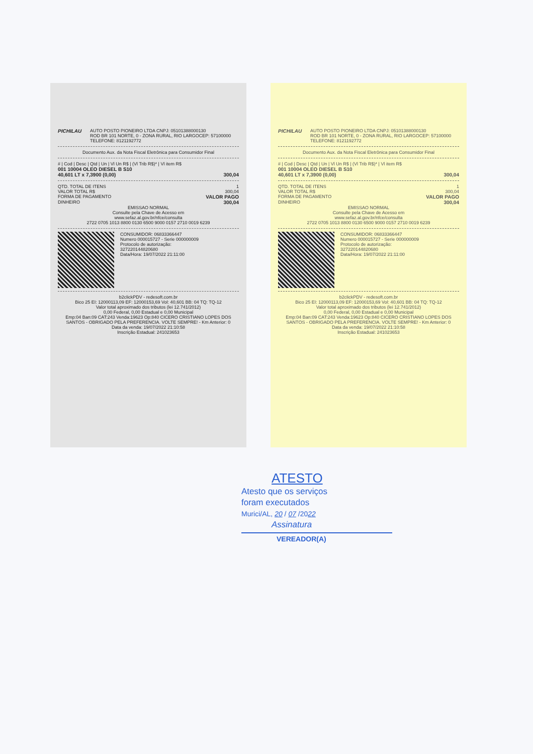PICHILAU AUTO POSTO PIONEIRO LTDA CNPJ: 05101388000130
ROD BR 101 NORTE, 0 - ZONA RURAL, RIO LARGOCEP: 57100000 TELEFONE: 8121192772
Documento Aux. da Nota Fiscal Eletrônica para Consumidor Final
# | Cod | Desc | Qtd | Un | Vl Un R$ | (Vl Trib R$)* | Vl item R$
001 10004 OLEO DIESEL B S10
40,601 LT x 7,3900 (0,00) 300,04
QTD. TOTAL DE ITENS 1
VALOR TOTAL R$ 300,04
FORMA DE PAGAMENTO VALOR PAGO
DINHEIRO 300,04
EMISSAO NORMAL
Consulte pela Chave de Acesso em
www.sefaz.al.gov.br/nfce/consulta
2722 0705 1013 8800 0130 6500 9000 0157 2710 0019 6239
CONSUMIDOR: 06833366447
Numero 000015727 - Serie 000000009
Protocolo de autorização:
327220144820680
Data/Hora: 19/07/2022 21:11:00
b2clickPDV - redesoft.com.br
Bico 25 EI: 12000113,09 EF: 12000153,69 Vol: 40,601 BB: 04 TQ: TQ-12
Valor total aproximado dos tributos (lei 12.741/2012)
0,00 Federal, 0,00 Estadual e 0,00 Municipal
Emp:04 Ban:09 CAT:243 Venda:19623 Op:840 CICERO CRISTIANO LOPES DOS SANTOS - OBRIGADO PELA PREFERENCIA. VOLTE SEMPRE! - Km Anterior: 0
Data da venda: 19/07/2022 21:10:58
Inscrição Estadual: 241023653
PICHILAU AUTO POSTO PIONEIRO LTDA CNPJ: 05101388000130
ROD BR 101 NORTE, 0 - ZONA RURAL, RIO LARGOCEP: 57100000 TELEFONE: 8121192772
Documento Aux. da Nota Fiscal Eletrônica para Consumidor Final
# | Cod | Desc | Qtd | Un | Vl Un R$ | (Vl Trib R$)* | Vl item R$
001 10004 OLEO DIESEL B S10
40,601 LT x 7,3900 (0,00) 300,04
QTD. TOTAL DE ITENS 1
VALOR TOTAL R$ 300,04
FORMA DE PAGAMENTO VALOR PAGO
DINHEIRO 300,04
EMISSAO NORMAL
Consulte pela Chave de Acesso em
www.sefaz.al.gov.br/nfce/consulta
2722 0705 1013 8800 0130 6500 9000 0157 2710 0019 6239
CONSUMIDOR: 06833366447
Numero 000015727 - Serie 000000009
Protocolo de autorização:
327220144820680
Data/Hora: 19/07/2022 21:11:00
b2clickPDV - redesoft.com.br
Bico 25 EI: 12000113,09 EF: 12000153,69 Vol: 40,601 BB: 04 TQ: TQ-12
Valor total aproximado dos tributos (lei 12.741/2012)
0,00 Federal, 0,00 Estadual e 0,00 Municipal
Emp:04 Ban:09 CAT:243 Venda:19623 Op:840 CICERO CRISTIANO LOPES DOS SANTOS - OBRIGADO PELA PREFERENCIA. VOLTE SEMPRE! - Km Anterior: 0
Data da venda: 19/07/2022 21:10:58
Inscrição Estadual: 241023653
ATESTO
Atesto que os serviços
foram executados
Murici/AL, 20 / 07 /2022
Assinatura
VEREADOR(A)